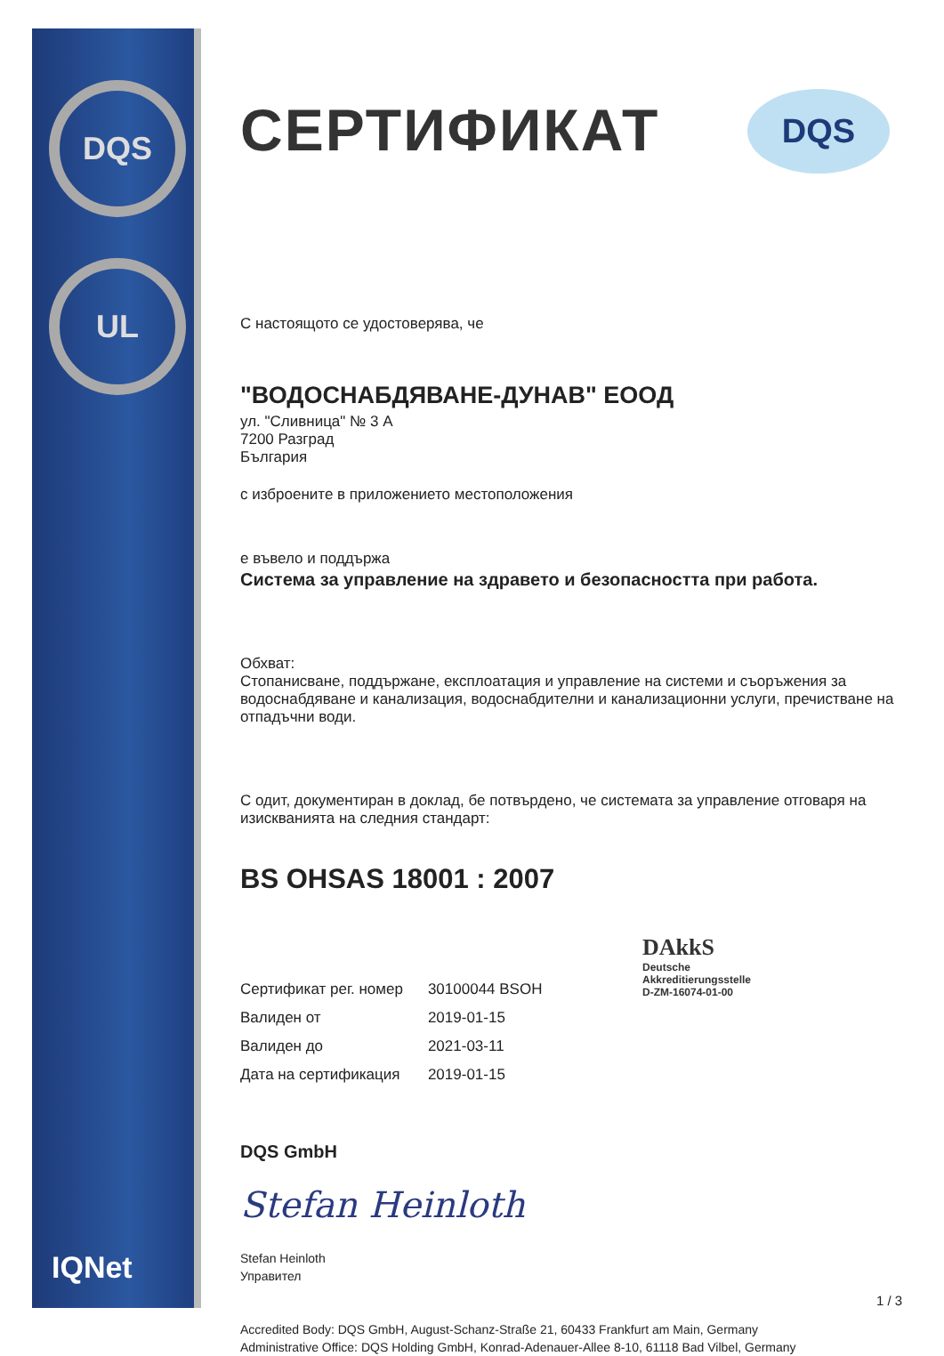DQS
UL
IQNet
DQS
СЕРТИФИКАТ
С настоящото се удостоверява, че
"ВОДОСНАБДЯВАНЕ-ДУНАВ" ЕООД
ул. "Сливница" № 3 А
7200 Разград
България
с изброените в приложението местоположения
е въвело и поддържа
Система за управление на здравето и безопасността при работа.
Обхват:
Стопанисване, поддържане, експлоатация и управление на системи и съоръжения за водоснабдяване и канализация, водоснабдителни и канализационни услуги, пречистване на отпадъчни води.
С одит, документиран в доклад, бе потвърдено, че системата за управление отговаря на изискванията на следния стандарт:
BS OHSAS 18001 : 2007
| Сертификат рег. номер | 30100044 BSOH |
| Валиден от | 2019-01-15 |
| Валиден до | 2021-03-11 |
| Дата на сертификация | 2019-01-15 |
DQS GmbH
Stefan Heinloth
Stefan Heinloth
Управител
Accredited Body: DQS GmbH, August-Schanz-Straße 21, 60433 Frankfurt am Main, Germany
Administrative Office: DQS Holding GmbH, Konrad-Adenauer-Allee 8-10, 61118 Bad Vilbel, Germany
DAkkS
Deutsche
Akkreditierungsstelle
D-ZM-16074-01-00
1 / 3